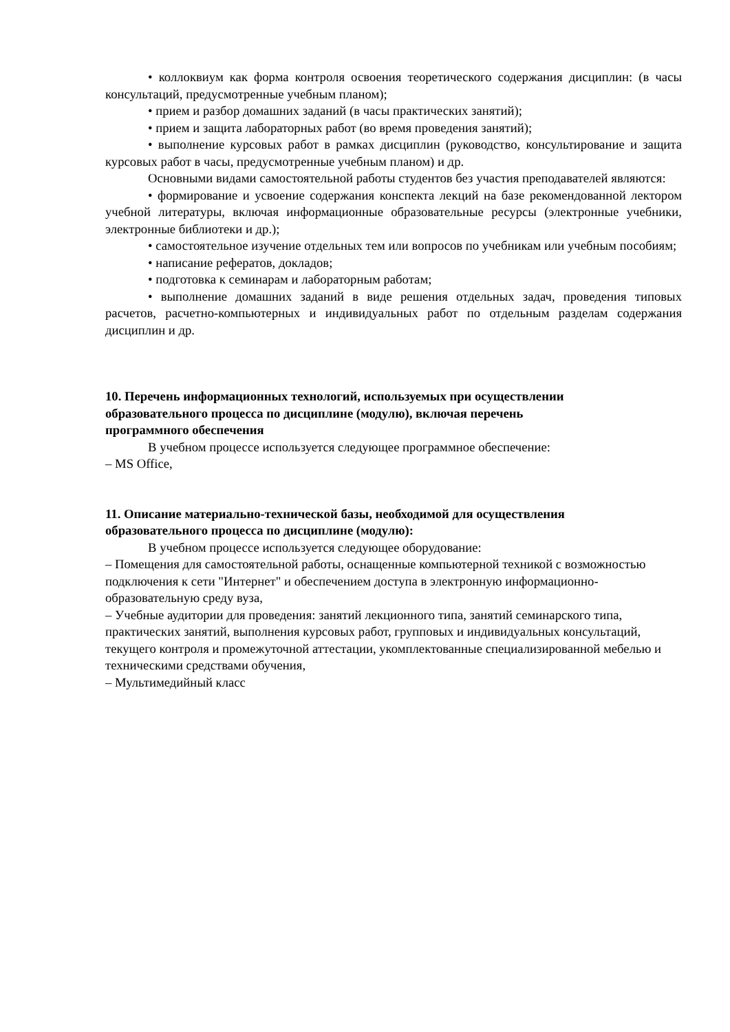• коллоквиум как форма контроля освоения теоретического содержания дисциплин: (в часы консультаций, предусмотренные учебным планом);
• прием и разбор домашних заданий (в часы практических занятий);
• прием и защита лабораторных работ (во время проведения занятий);
• выполнение курсовых работ в рамках дисциплин (руководство, консультирование и защита курсовых работ в часы, предусмотренные учебным планом) и др.
Основными видами самостоятельной работы студентов без участия преподавателей являются:
• формирование и усвоение содержания конспекта лекций на базе рекомендованной лектором учебной литературы, включая информационные образовательные ресурсы (электронные учебники, электронные библиотеки и др.);
• самостоятельное изучение отдельных тем или вопросов по учебникам или учебным пособиям;
• написание рефератов, докладов;
• подготовка к семинарам и лабораторным работам;
• выполнение домашних заданий в виде решения отдельных задач, проведения типовых расчетов, расчетно-компьютерных и индивидуальных работ по отдельным разделам содержания дисциплин и др.
10. Перечень информационных технологий, используемых при осуществлении
образовательного процесса по дисциплине (модулю), включая перечень
программного обеспечения
В учебном процессе используется следующее программное обеспечение:
– MS Office,
11. Описание материально-технической базы, необходимой для осуществления
образовательного процесса по дисциплине (модулю):
В учебном процессе используется следующее оборудование:
– Помещения для самостоятельной работы, оснащенные компьютерной техникой с возможностью подключения к сети "Интернет" и обеспечением доступа в электронную информационно-образовательную среду вуза,
– Учебные аудитории для проведения: занятий лекционного типа, занятий семинарского типа, практических занятий, выполнения курсовых работ, групповых и индивидуальных консультаций, текущего контроля и промежуточной аттестации, укомплектованные специализированной мебелью и техническими средствами обучения,
– Мультимедийный класс